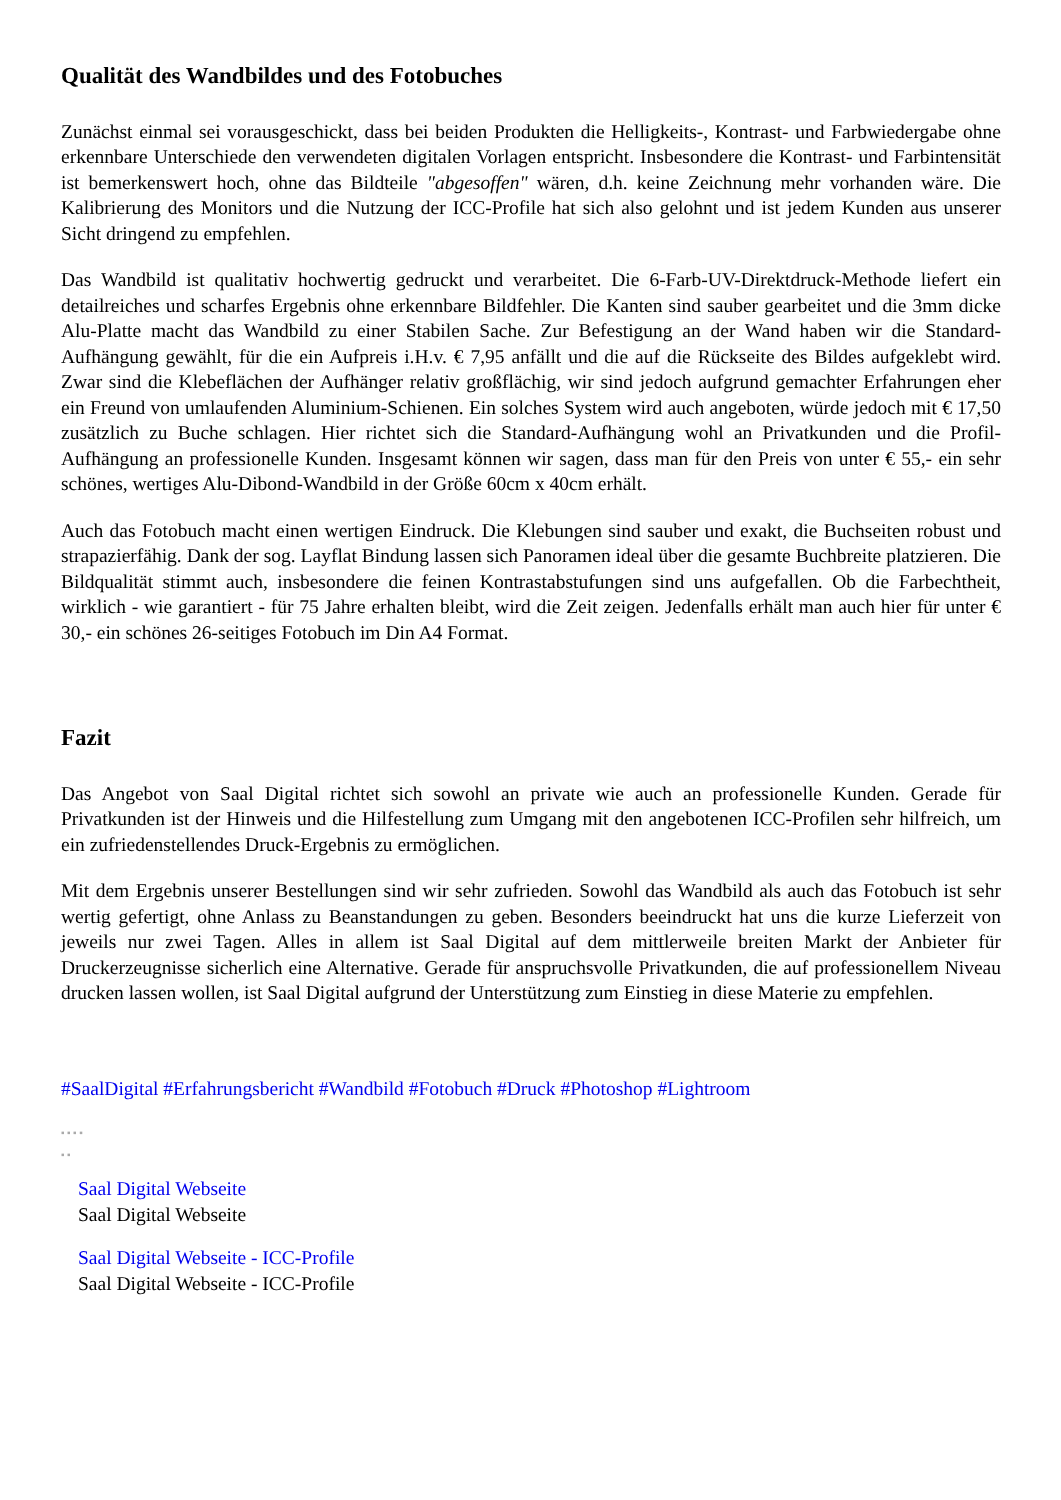Qualität des Wandbildes und des Fotobuches
Zunächst einmal sei vorausgeschickt, dass bei beiden Produkten die Helligkeits-, Kontrast- und Farbwieder­gabe ohne erkennbare Unterschiede den verwendeten digitalen Vorlagen entspricht. Insbesondere die Kon­trast- und Farbintensität ist bemerkenswert hoch, ohne das Bildteile "abgesoffen" wären, d.h. keine Zeich­nung mehr vorhanden wäre. Die Kalibrierung des Monitors und die Nutzung der ICC-Profile hat sich also ge­lohnt und ist jedem Kunden aus unserer Sicht dringend zu empfehlen.
Das Wandbild ist qualitativ hochwertig gedruckt und verarbeitet. Die 6-Farb-UV-Direktdruck-Methode lie­fert ein detailreiches und scharfes Ergebnis ohne erkennbare Bildfehler. Die Kanten sind sauber gearbeitet und die 3mm dicke Alu-Platte macht das Wandbild zu einer Stabilen Sache. Zur Befestigung an der Wand haben wir die Standard-Aufhängung gewählt, für die ein Aufpreis i.H.v. € 7,95 anfällt und die auf die Rück­seite des Bildes aufgeklebt wird. Zwar sind die Klebeflächen der Aufhänger relativ großflächig, wir sind je­doch aufgrund gemachter Erfahrungen eher ein Freund von umlaufenden Aluminium-Schienen. Ein solches System wird auch angeboten, würde jedoch mit € 17,50 zusätzlich zu Buche schlagen. Hier richtet sich die Standard-Aufhängung wohl an Privatkunden und die Profil-Aufhängung an professionelle Kunden. Insge­samt können wir sagen, dass man für den Preis von unter € 55,- ein sehr schönes, wertiges Alu-Dibond-Wandbild in der Größe 60cm x 40cm erhält.
Auch das Fotobuch macht einen wertigen Eindruck. Die Klebungen sind sauber und exakt, die Buchseiten ro­bust und strapazierfähig. Dank der sog. Layflat Bindung lassen sich Panoramen ideal über die gesamte Buch­breite platzieren. Die Bildqualität stimmt auch, insbesondere die feinen Kontrastabstufungen sind uns aufge­fallen. Ob die Farbechtheit, wirklich - wie garantiert - für 75 Jahre erhalten bleibt, wird die Zeit zeigen. Je­denfalls erhält man auch hier für unter € 30,- ein schönes 26-seitiges Fotobuch im Din A4 Format.
Fazit
Das Angebot von Saal Digital richtet sich sowohl an private wie auch an professionelle Kunden. Gerade für Privatkunden ist der Hinweis und die Hilfestellung zum Umgang mit den angebotenen ICC-Profilen sehr hilfreich, um ein zufriedenstellendes Druck-Ergebnis zu ermöglichen.
Mit dem Ergebnis unserer Bestellungen sind wir sehr zufrieden. Sowohl das Wandbild als auch das Fotobuch ist sehr wertig gefertigt, ohne Anlass zu Beanstandungen zu geben. Besonders beeindruckt hat uns die kurze Lieferzeit von jeweils nur zwei Tagen. Alles in allem ist Saal Digital auf dem mittlerweile breiten Markt der Anbieter für Druckerzeugnisse sicherlich eine Alternative. Gerade für anspruchsvolle Privatkunden, die auf professionellem Niveau drucken lassen wollen, ist Saal Digital aufgrund der Unterstützung zum Einstieg in diese Materie zu empfehlen.
#SaalDigital #Erfahrungsbericht #Wandbild #Fotobuch #Druck #Photoshop #Lightroom
▪ ▪ ▪ ▪
▪ ▪
Saal Digital Webseite
Saal Digital Webseite
Saal Digital Webseite - ICC-Profile
Saal Digital Webseite - ICC-Profile